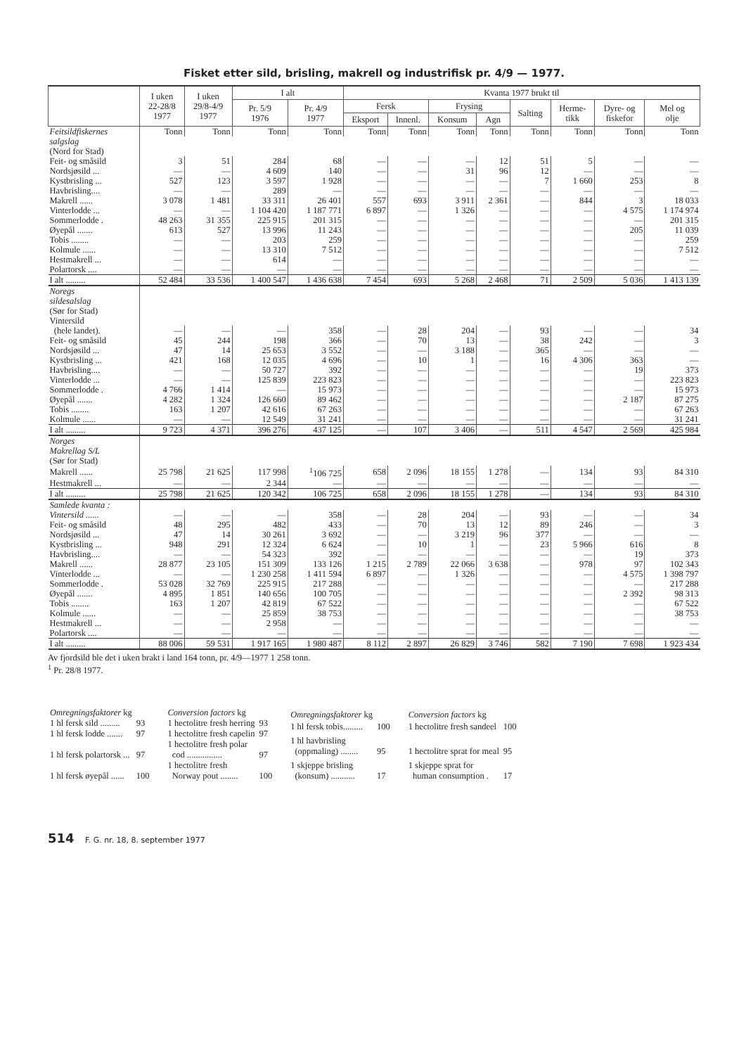Fisket etter sild, brisling, makrell og industrifisk pr. 4/9 — 1977.
| | I uken 22-28/8 1977 | I uken 29/8-4/9 1977 | I alt | | Kvanta 1977 brukt til | | | | | | | |
| --- | --- | --- | --- | --- | --- | --- | --- | --- | --- | --- | --- | --- |
| | | | Pr. 5/9 1976 | Pr. 4/9 1977 | Fersk | | Frysing | | Salting | Herme- tikk | Dyre- og fiskefor | Mel og olje |
| | | | | | Eksport | Innenl. | Konsum | Agn | | | | |
| Feitsildfiskernes | Tonn | Tonn | Tonn | Tonn | Tonn | Tonn | Tonn | Tonn | Tonn | Tonn | Tonn | Tonn |
| salgslag | | | | | | | | | | | | |
| (Nord for Stad) | | | | | | | | | | | | |
| Feit- og småsild | 3 | 51 | 284 | 68 | — | — | — | 12 | 51 | 5 | — | — |
| Nordsjøsild ... | — | — | 4 609 | 140 | — | — | 31 | 96 | 12 | — | — | — |
| Kystbrisling ... | 527 | 123 | 3 597 | 1 928 | — | — | — | — | 7 | 1 660 | 253 | 8 |
| Havbrisling.... | — | — | 289 | — | — | — | — | — | — | — | — | — |
| Makrell ...... | 3 078 | 1 481 | 33 311 | 26 401 | 557 | 693 | 3 911 | 2 361 | — | 844 | 3 | 18 033 |
| Vinterlodde ... | — | — | 1 104 420 | 1 187 771 | 6 897 | — | 1 326 | — | — | — | 4 575 | 1 174 974 |
| Sommerlodde . | 48 263 | 31 355 | 225 915 | 201 315 | — | — | — | — | — | — | — | 201 315 |
| Øyepål ....... | 613 | 527 | 13 996 | 11 243 | — | — | — | — | — | — | 205 | 11 039 |
| Tobis ........ | — | — | 203 | 259 | — | — | — | — | — | — | — | 259 |
| Kolmule ...... | — | — | 13 310 | 7 512 | — | — | — | — | — | — | — | 7 512 |
| Hestmakrell ... | — | — | 614 | — | — | — | — | — | — | — | — | — |
| Polartorsk .... | — | — | — | — | — | — | — | — | — | — | — | — |
| I alt ......... | 52 484 | 33 536 | 1 400 547 | 1 436 638 | 7 454 | 693 | 5 268 | 2 468 | 71 | 2 509 | 5 036 | 1 413 139 |
| Noregs | | | | | | | | | | | | |
| sildesalslag | | | | | | | | | | | | |
| (Sør for Stad) | | | | | | | | | | | | |
| Vintersild | | | | | | | | | | | | |
| (hele landet). | — | — | — | 358 | — | 28 | 204 | — | 93 | — | — | 34 |
| Feit- og småsild | 45 | 244 | 198 | 366 | — | 70 | 13 | — | 38 | 242 | — | 3 |
| Nordsjøsild ... | 47 | 14 | 25 653 | 3 552 | — | — | 3 188 | — | 365 | — | — | — |
| Kystbrisling ... | 421 | 168 | 12 035 | 4 696 | — | 10 | 1 | — | 16 | 4 306 | 363 | — |
| Havbrisling.... | — | — | 50 727 | 392 | — | — | — | — | — | — | 19 | 373 |
| Vinterlodde ... | — | — | 125 839 | 223 823 | — | — | — | — | — | — | — | 223 823 |
| Sommerlodde . | 4 766 | 1 414 | — | 15 973 | — | — | — | — | — | — | — | 15 973 |
| Øyepål ....... | 4 282 | 1 324 | 126 660 | 89 462 | — | — | — | — | — | — | 2 187 | 87 275 |
| Tobis ........ | 163 | 1 207 | 42 616 | 67 263 | — | — | — | — | — | — | — | 67 263 |
| Kolmule ...... | — | — | 12 549 | 31 241 | — | — | — | — | — | — | — | 31 241 |
| I alt ......... | 9 723 | 4 371 | 396 276 | 437 125 | — | 107 | 3 406 | — | 511 | 4 547 | 2 569 | 425 984 |
| Norges | | | | | | | | | | | | |
| Makrellag S/L | | | | | | | | | | | | |
| (Sør for Stad) | | | | | | | | | | | | |
| Makrell ...... | 25 798 | 21 625 | 117 998 | <sup>1</sup> 106 725 | 658 | 2 096 | 18 155 | 1 278 | — | 134 | 93 | 84 310 |
| Hestmakrell ... | — | — | 2 344 | — | — | — | — | — | — | — | — | — |
| I alt ......... | 25 798 | 21 625 | 120 342 | 106 725 | 658 | 2 096 | 18 155 | 1 278 | — | 134 | 93 | 84 310 |
| Samlede kvanta : | | | | | | | | | | | | |
| Vintersild ...... | — | — | — | 358 | — | 28 | 204 | — | 93 | — | — | 34 |
| Feit- og småsild | 48 | 295 | 482 | 433 | — | 70 | 13 | 12 | 89 | 246 | — | 3 |
| Nordsjøsild ... | 47 | 14 | 30 261 | 3 692 | — | — | 3 219 | 96 | 377 | — | — | — |
| Kystbrisling ... | 948 | 291 | 12 324 | 6 624 | — | 10 | 1 | — | 23 | 5 966 | 616 | 8 |
| Havbrisling.... | — | — | 54 323 | 392 | — | — | — | — | — | — | 19 | 373 |
| Makrell ...... | 28 877 | 23 105 | 151 309 | 133 126 | 1 215 | 2 789 | 22 066 | 3 638 | — | 978 | 97 | 102 343 |
| Vinterlodde ... | — | — | 1 230 258 | 1 411 594 | 6 897 | — | 1 326 | — | — | — | 4 575 | 1 398 797 |
| Sommerlodde . | 53 028 | 32 769 | 225 915 | 217 288 | — | — | — | — | — | — | — | 217 288 |
| Øyepål ....... | 4 895 | 1 851 | 140 656 | 100 705 | — | — | — | — | — | — | 2 392 | 98 313 |
| Tobis ........ | 163 | 1 207 | 42 819 | 67 522 | — | — | — | — | — | — | — | 67 522 |
| Kolmule ...... | — | — | 25 859 | 38 753 | — | — | — | — | — | — | — | 38 753 |
| Hestmakrell ... | — | — | 2 958 | — | — | — | — | — | — | — | — | — |
| Polartorsk .... | — | — | — | — | — | — | — | — | — | — | — | — |
| I alt ......... | 88 006 | 59 531 | 1 917 165 | 1 980 487 | 8 112 | 2 897 | 26 829 | 3 746 | 582 | 7 190 | 7 698 | 1 923 434 |
Av fjordsild ble det i uken brakt i land 164 tonn, pr. 4/9—1977 1 258 tonn.
<sup>1</sup> Pr. 28/8 1977.
| Omregningsfaktorer kg | |
| 1 hl fersk sild ......... | 93 |
| 1 hl fersk lodde ....... | 97 |
| 1 hl fersk polartorsk ... | 97 |
| 1 hl fersk øyepål ...... | 100 |
| Conversion factors kg | |
| 1 hectolitre fresh herring | 93 |
| 1 hectolitre fresh capelin | 97 |
| 1 hectolitre fresh polar cod ................ | 97 |
| 1 hectolitre fresh Norway pout ........ | 100 |
| Omregningsfaktorer kg | |
| 1 hl fersk tobis......... | 100 |
| 1 hl havbrisling (oppmaling) ........ | 95 |
| 1 skjeppe brisling (konsum) ........... | 17 |
| Conversion factors kg | |
| 1 hectolitre fresh sandeel | 100 |
| 1 hectolitre sprat for meal | 95 |
| 1 skjeppe sprat for human consumption . | 17 |
514 F. G. nr. 18, 8. september 1977